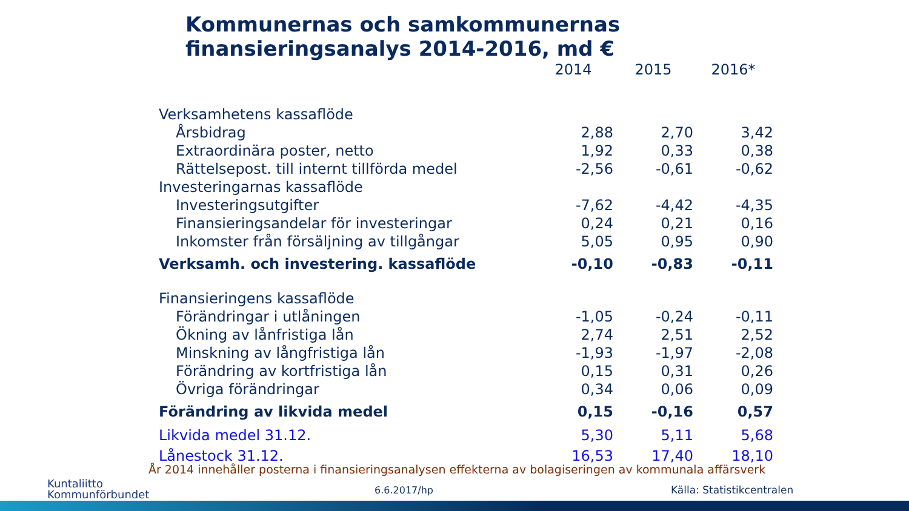Kommunernas och samkommunernas
finansieringsanalys 2014-2016, md €
| | 2014 | 2015 | 2016* |
| --- | --- | --- | --- |
| Verksamhetens kassaflöde | | | |
| Årsbidrag | 2,88 | 2,70 | 3,42 |
| Extraordinära poster, netto | 1,92 | 0,33 | 0,38 |
| Rättelsepost. till internt tillförda medel | -2,56 | -0,61 | -0,62 |
| Investeringarnas kassaflöde | | | |
| Investeringsutgifter | -7,62 | -4,42 | -4,35 |
| Finansieringsandelar för investeringar | 0,24 | 0,21 | 0,16 |
| Inkomster från försäljning av tillgångar | 5,05 | 0,95 | 0,90 |
| Verksamh. och investering. kassaflöde | -0,10 | -0,83 | -0,11 |
| Finansieringens kassaflöde | | | |
| Förändringar i utlåningen | -1,05 | -0,24 | -0,11 |
| Ökning av lånfristiga lån | 2,74 | 2,51 | 2,52 |
| Minskning av långfristiga lån | -1,93 | -1,97 | -2,08 |
| Förändring av kortfristiga lån | 0,15 | 0,31 | 0,26 |
| Övriga förändringar | 0,34 | 0,06 | 0,09 |
| Förändring av likvida medel | 0,15 | -0,16 | 0,57 |
| Likvida medel 31.12. | 5,30 | 5,11 | 5,68 |
| Lånestock 31.12. | 16,53 | 17,40 | 18,10 |
År 2014 innehåller posterna i finansieringsanalysen effekterna av bolagiseringen av kommunala affärsverk
Kuntaliitto
Kommunförbundet
6.6.2017/hp Källa: Statistikcentralen